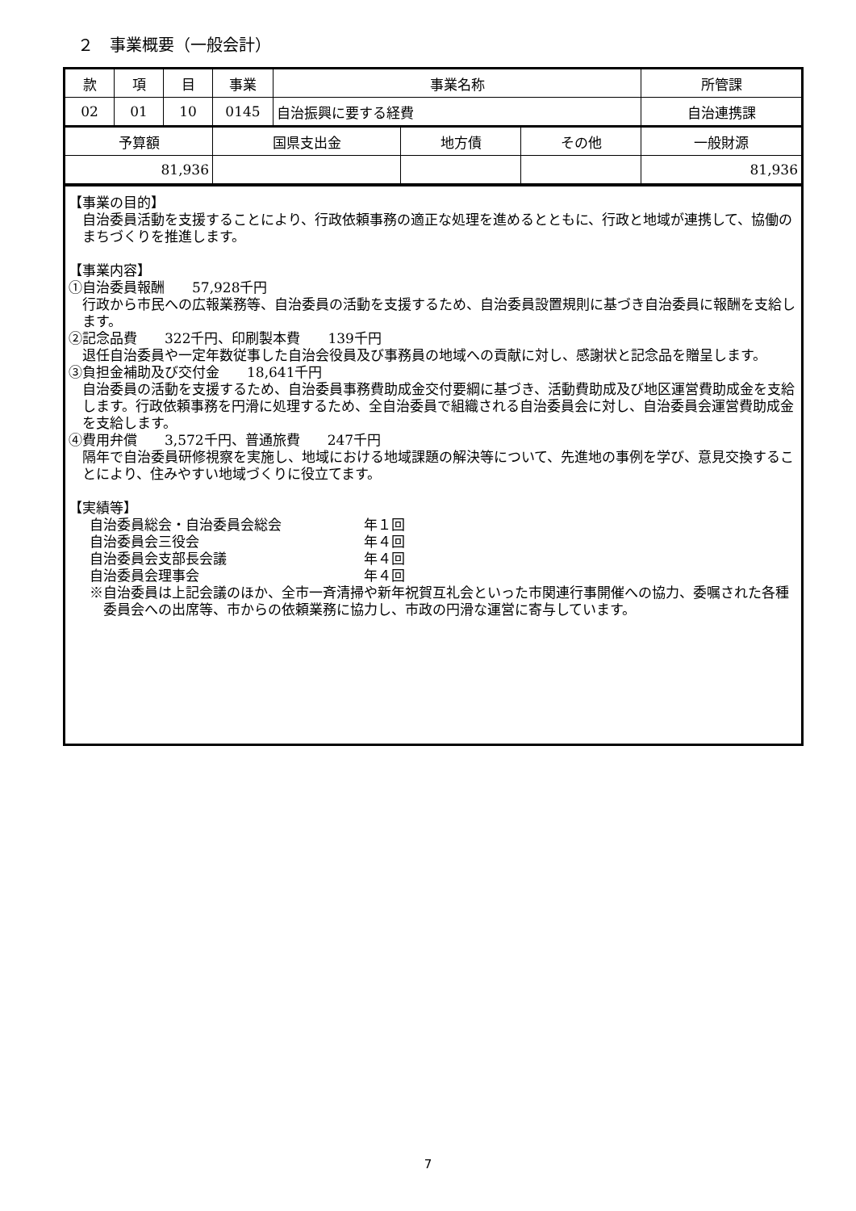２　事業概要（一般会計）
| 款 | 項 | 目 | 事業 | 事業名称 | 所管課 |
| --- | --- | --- | --- | --- | --- |
| 02 | 01 | 10 | 0145 | 自治振興に要する経費 | 自治連携課 |
| 予算額 | 国県支出金 | 地方債 | その他 | 一般財源 |
| --- | --- | --- | --- | --- |
| 81,936 | | | | 81,936 |
【事業の目的】
自治委員活動を支援することにより、行政依頼事務の適正な処理を進めるとともに、行政と地域が連携して、協働のまちづくりを推進します。
【事業内容】
①自治委員報酬　　57,928千円
行政から市民への広報業務等、自治委員の活動を支援するため、自治委員設置規則に基づき自治委員に報酬を支給します。
②記念品費　　322千円、印刷製本費　　139千円
退任自治委員や一定年数従事した自治会役員及び事務員の地域への貢献に対し、感謝状と記念品を贈呈します。
③負担金補助及び交付金　　18,641千円
自治委員の活動を支援するため、自治委員事務費助成金交付要綱に基づき、活動費助成及び地区運営費助成金を支給します。行政依頼事務を円滑に処理するため、全自治委員で組織される自治委員会に対し、自治委員会運営費助成金を支給します。
④費用弁償　　3,572千円、普通旅費　　247千円
隔年で自治委員研修視察を実施し、地域における地域課題の解決等について、先進地の事例を学び、意見交換することにより、住みやすい地域づくりに役立てます。
【実績等】
自治委員総会・自治委員会総会 年１回
自治委員会三役会 年４回
自治委員会支部長会議 年４回
自治委員会理事会 年４回
※自治委員は上記会議のほか、全市一斉清掃や新年祝賀互礼会といった市関連行事開催への協力、委嘱された各種委員会への出席等、市からの依頼業務に協力し、市政の円滑な運営に寄与しています。
7